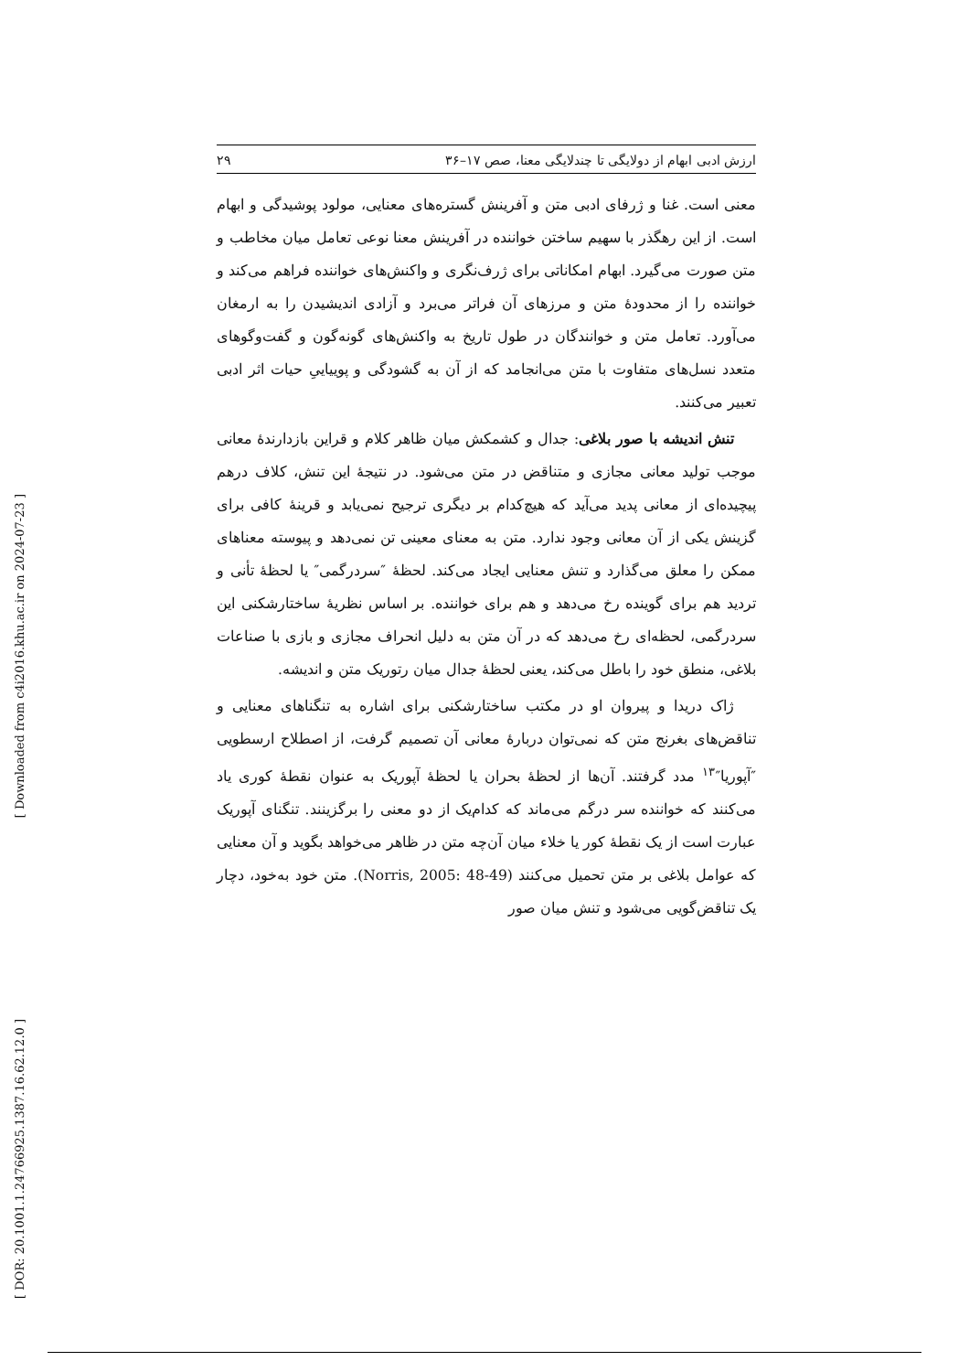[ Downloaded from c4i2016.khu.ac.ir on 2024-07-23 ]
[ DOR: 20.1001.1.24766925.1387.16.62.12.0 ]
ارزش ادبی ابهام از دولایگی تا چندلایگی معنا، صص ۱۷–۳۶ ۲۹
معنی است. غنا و ژرفای ادبی متن و آفرینش گستره‌های معنایی، مولود پوشیدگی و ابهام است. از این رهگذر با سهیم ساختن خواننده در آفرینش معنا نوعی تعامل میان مخاطب و متن صورت می‌گیرد. ابهام امکاناتی برای ژرف‌نگری و واکنش‌های خواننده فراهم می‌کند و خواننده را از محدودهٔ متن و مرزهای آن فراتر می‌برد و آزادی اندیشیدن را به ارمغان می‌آورد. تعامل متن و خوانندگان در طول تاریخ به واکنش‌های گونه‌گون و گفت‌وگوهای متعدد نسل‌های متفاوت با متن می‌انجامد که از آن به گشودگی و پوییاییِ حیات اثر ادبی تعبیر می‌کنند.
تنش اندیشه با صور بلاغی: جدال و کشمکش میان ظاهر کلام و قراین بازدارندهٔ معانی موجب تولید معانی مجازی و متناقض در متن می‌شود. در نتیجهٔ این تنش، کلاف درهم پیچیده‌ای از معانی پدید می‌آید که هیچ‌کدام بر دیگری ترجیح نمی‌یابد و قرینهٔ کافی برای گزینش یکی از آن معانی وجود ندارد. متن به معنای معینی تن نمی‌دهد و پیوسته معناهای ممکن را معلق می‌گذارد و تنش معنایی ایجاد می‌کند. لحظهٔ ″سردرگمی″ یا لحظهٔ تأنی و تردید هم برای گوینده رخ می‌دهد و هم برای خواننده. بر اساس نظریهٔ ساختارشکنی این سردرگمی، لحظه‌ای رخ می‌دهد که در آن متن به دلیل انحراف مجازی و بازی با صناعات بلاغی، منطق خود را باطل می‌کند، یعنی لحظهٔ جدال میان رتوریک متن و اندیشه.
ژاک دریدا و پیروان او در مکتب ساختارشکنی برای اشاره به تنگناهای معنایی و تناقض‌های بغرنج متن که نمی‌توان دربارهٔ معانی آن تصمیم گرفت، از اصطلاح ارسطویی ″آپوریا″<sup>۱۳</sup> مدد گرفتند. آن‌ها از لحظهٔ بحران یا لحظهٔ آپوریک به عنوان نقطهٔ کوری یاد می‌کنند که خواننده سر درگم می‌ماند که کدام‌یک از دو معنی را برگزینند. تنگنای آپوریک عبارت است از یک نقطهٔ کور یا خلاء میان آن‌چه متن در ظاهر می‌خواهد بگوید و آن معنایی که عوامل بلاغی بر متن تحمیل می‌کنند (Norris, 2005: 48-49). متن خود به‌خود، دچار یک تناقض‌گویی می‌شود و تنش میان صور